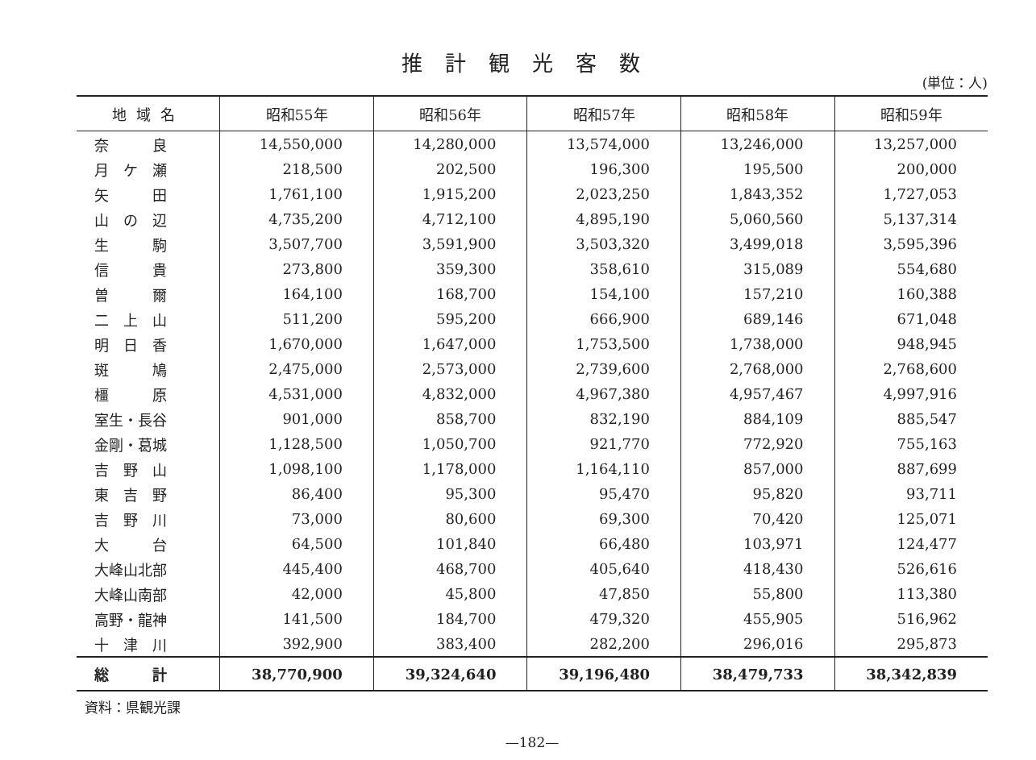推計観光客数
(単位：人)
| 地域名 | 昭和55年 | 昭和56年 | 昭和57年 | 昭和58年 | 昭和59年 |
| --- | --- | --- | --- | --- | --- |
| 奈 良 | 14,550,000 | 14,280,000 | 13,574,000 | 13,246,000 | 13,257,000 |
| 月 ケ 瀬 | 218,500 | 202,500 | 196,300 | 195,500 | 200,000 |
| 矢 田 | 1,761,100 | 1,915,200 | 2,023,250 | 1,843,352 | 1,727,053 |
| 山 の 辺 | 4,735,200 | 4,712,100 | 4,895,190 | 5,060,560 | 5,137,314 |
| 生 駒 | 3,507,700 | 3,591,900 | 3,503,320 | 3,499,018 | 3,595,396 |
| 信 貴 | 273,800 | 359,300 | 358,610 | 315,089 | 554,680 |
| 曽 爾 | 164,100 | 168,700 | 154,100 | 157,210 | 160,388 |
| 二 上 山 | 511,200 | 595,200 | 666,900 | 689,146 | 671,048 |
| 明 日 香 | 1,670,000 | 1,647,000 | 1,753,500 | 1,738,000 | 948,945 |
| 斑 鳩 | 2,475,000 | 2,573,000 | 2,739,600 | 2,768,000 | 2,768,600 |
| 橿 原 | 4,531,000 | 4,832,000 | 4,967,380 | 4,957,467 | 4,997,916 |
| 室生・長谷 | 901,000 | 858,700 | 832,190 | 884,109 | 885,547 |
| 金剛・葛城 | 1,128,500 | 1,050,700 | 921,770 | 772,920 | 755,163 |
| 吉 野 山 | 1,098,100 | 1,178,000 | 1,164,110 | 857,000 | 887,699 |
| 東 吉 野 | 86,400 | 95,300 | 95,470 | 95,820 | 93,711 |
| 吉 野 川 | 73,000 | 80,600 | 69,300 | 70,420 | 125,071 |
| 大 台 | 64,500 | 101,840 | 66,480 | 103,971 | 124,477 |
| 大峰山北部 | 445,400 | 468,700 | 405,640 | 418,430 | 526,616 |
| 大峰山南部 | 42,000 | 45,800 | 47,850 | 55,800 | 113,380 |
| 高野・龍神 | 141,500 | 184,700 | 479,320 | 455,905 | 516,962 |
| 十 津 川 | 392,900 | 383,400 | 282,200 | 296,016 | 295,873 |
| 総 計 | 38,770,900 | 39,324,640 | 39,196,480 | 38,479,733 | 38,342,839 |
資料：県観光課
—182—